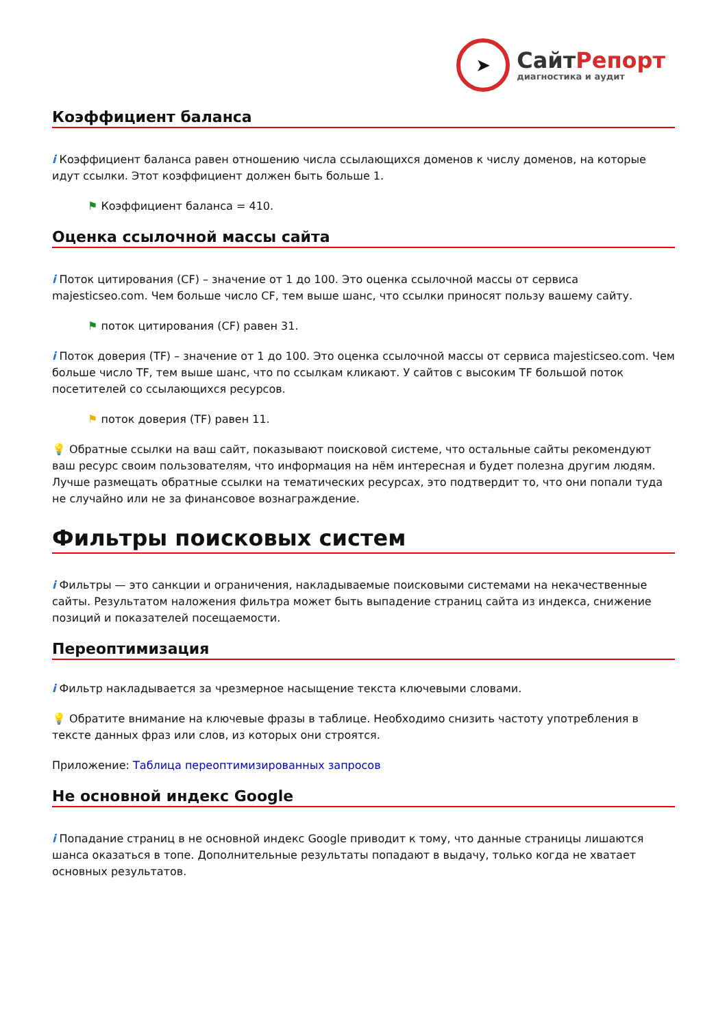➤
Сайт Репорт
диагностика и аудит
Коэффициент баланса
i Коэффициент баланса равен отношению числа ссылающихся доменов к числу доменов, на которые идут ссылки. Этот коэффициент должен быть больше 1.
⚑ Коэффициент баланса = 410.
Оценка ссылочной массы сайта
i Поток цитирования (CF) – значение от 1 до 100. Это оценка ссылочной массы от сервиса majesticseo.com. Чем больше число CF, тем выше шанс, что ссылки приносят пользу вашему сайту.
⚑ поток цитирования (CF) равен 31.
i Поток доверия (TF) – значение от 1 до 100. Это оценка ссылочной массы от сервиса majesticseo.com. Чем больше число TF, тем выше шанс, что по ссылкам кликают. У сайтов с высоким TF большой поток посетителей со ссылающихся ресурсов.
⚑ поток доверия (TF) равен 11.
💡 Обратные ссылки на ваш сайт, показывают поисковой системе, что остальные сайты рекомендуют ваш ресурс своим пользователям, что информация на нём интересная и будет полезна другим людям.
Лучше размещать обратные ссылки на тематических ресурсах, это подтвердит то, что они попали туда не случайно или не за финансовое вознаграждение.
Фильтры поисковых систем
i Фильтры — это санкции и ограничения, накладываемые поисковыми системами на некачественные сайты. Результатом наложения фильтра может быть выпадение страниц сайта из индекса, снижение позиций и показателей посещаемости.
Переоптимизация
i Фильтр накладывается за чрезмерное насыщение текста ключевыми словами.
💡 Обратите внимание на ключевые фразы в таблице. Необходимо снизить частоту употребления в тексте данных фраз или слов, из которых они строятся.
Приложение: Таблица переоптимизированных запросов
Не основной индекс Google
i Попадание страниц в не основной индекс Google приводит к тому, что данные страницы лишаются шанса оказаться в топе. Дополнительные результаты попадают в выдачу, только когда не хватает основных результатов.